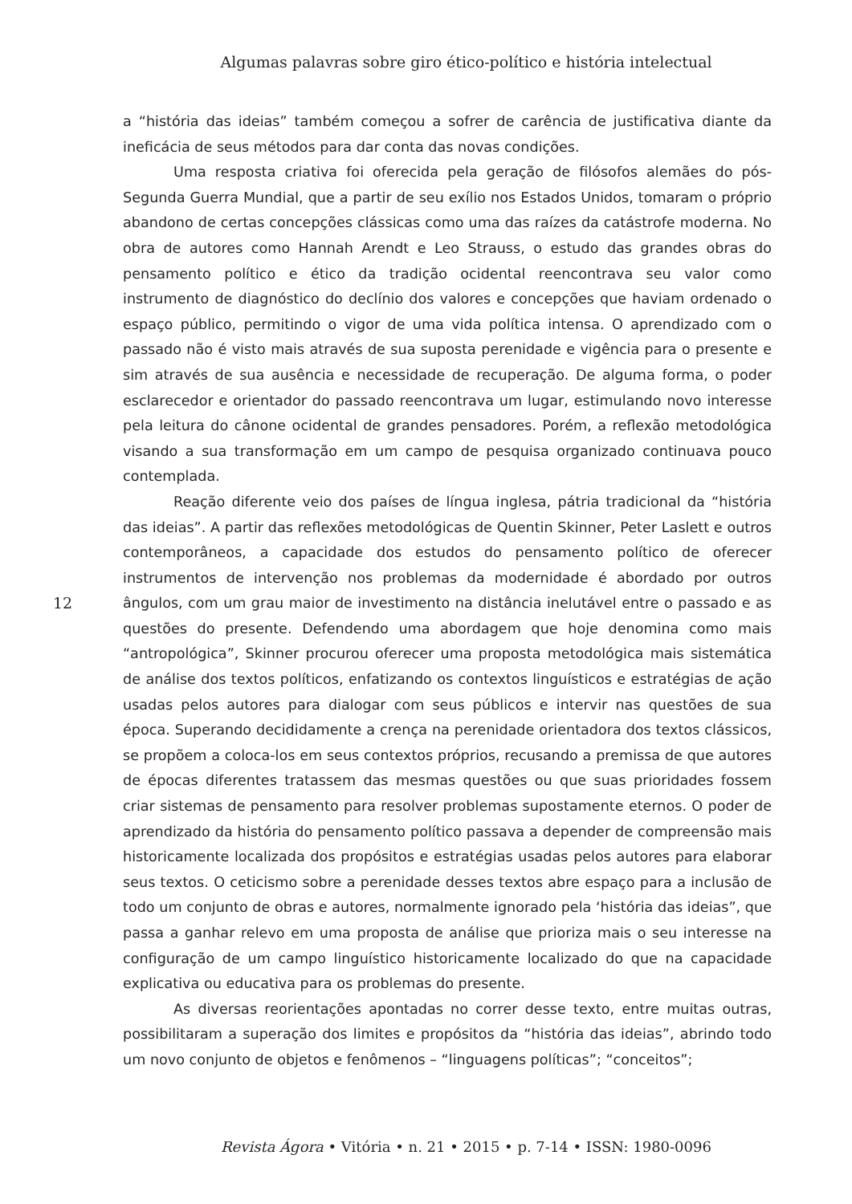Algumas palavras sobre giro ético-político e história intelectual
a “história das ideias” também começou a sofrer de carência de justificativa diante da ineficácia de seus métodos para dar conta das novas condições.
Uma resposta criativa foi oferecida pela geração de filósofos alemães do pós-Segunda Guerra Mundial, que a partir de seu exílio nos Estados Unidos, tomaram o próprio abandono de certas concepções clássicas como uma das raízes da catástrofe moderna. No obra de autores como Hannah Arendt e Leo Strauss, o estudo das grandes obras do pensamento político e ético da tradição ocidental reencontrava seu valor como instrumento de diagnóstico do declínio dos valores e concepções que haviam ordenado o espaço público, permitindo o vigor de uma vida política intensa. O aprendizado com o passado não é visto mais através de sua suposta perenidade e vigência para o presente e sim através de sua ausência e necessidade de recuperação. De alguma forma, o poder esclarecedor e orientador do passado reencontrava um lugar, estimulando novo interesse pela leitura do cânone ocidental de grandes pensadores. Porém, a reflexão metodológica visando a sua transformação em um campo de pesquisa organizado continuava pouco contemplada.
Reação diferente veio dos países de língua inglesa, pátria tradicional da “história das ideias”. A partir das reflexões metodológicas de Quentin Skinner, Peter Laslett e outros contemporâneos, a capacidade dos estudos do pensamento político de oferecer instrumentos de intervenção nos problemas da modernidade é abordado por outros ângulos, com um grau maior de investimento na distância inelutável entre o passado e as questões do presente. Defendendo uma abordagem que hoje denomina como mais “antropológica”, Skinner procurou oferecer uma proposta metodológica mais sistemática de análise dos textos políticos, enfatizando os contextos linguísticos e estratégias de ação usadas pelos autores para dialogar com seus públicos e intervir nas questões de sua época. Superando decididamente a crença na perenidade orientadora dos textos clássicos, se propõem a coloca-los em seus contextos próprios, recusando a premissa de que autores de épocas diferentes tratassem das mesmas questões ou que suas prioridades fossem criar sistemas de pensamento para resolver problemas supostamente eternos. O poder de aprendizado da história do pensamento político passava a depender de compreensão mais historicamente localizada dos propósitos e estratégias usadas pelos autores para elaborar seus textos. O ceticismo sobre a perenidade desses textos abre espaço para a inclusão de todo um conjunto de obras e autores, normalmente ignorado pela ‘história das ideias”, que passa a ganhar relevo em uma proposta de análise que prioriza mais o seu interesse na configuração de um campo linguístico historicamente localizado do que na capacidade explicativa ou educativa para os problemas do presente.
As diversas reorientações apontadas no correr desse texto, entre muitas outras, possibilitaram a superação dos limites e propósitos da “história das ideias”, abrindo todo um novo conjunto de objetos e fenômenos – “linguagens políticas”; “conceitos”;
12
Revista Ágora • Vitória • n. 21 • 2015 • p. 7-14 • ISSN: 1980-0096